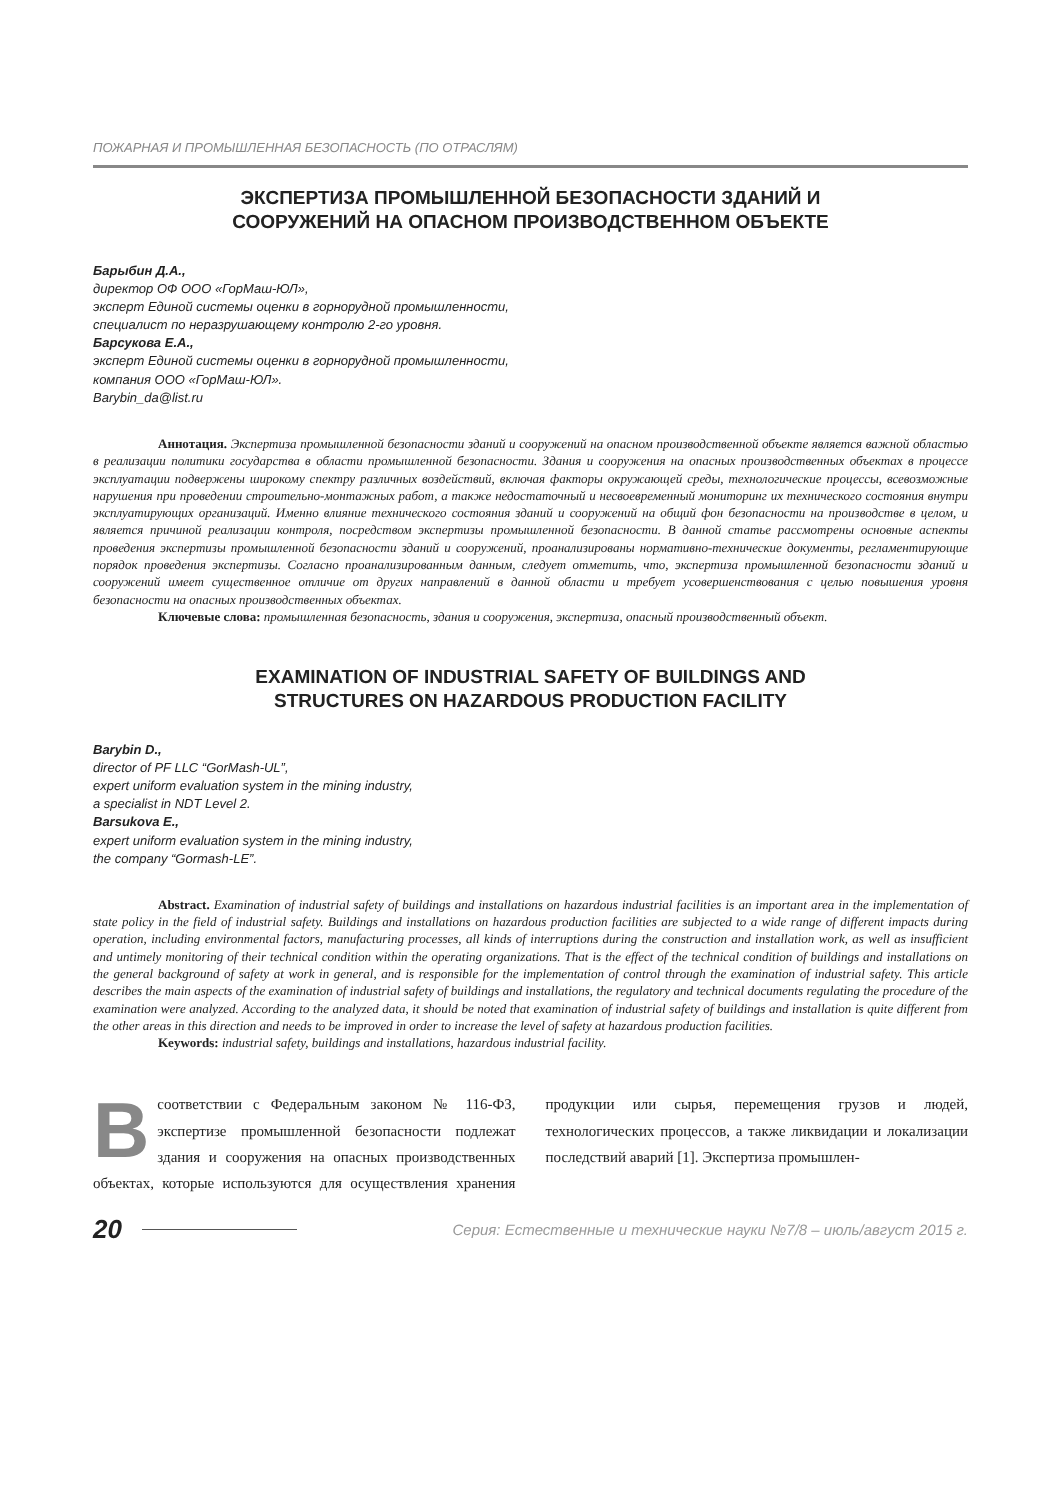ПОЖАРНАЯ И ПРОМЫШЛЕННАЯ БЕЗОПАСНОСТЬ (ПО ОТРАСЛЯМ)
ЭКСПЕРТИЗА ПРОМЫШЛЕННОЙ БЕЗОПАСНОСТИ ЗДАНИЙ И
СООРУЖЕНИЙ НА ОПАСНОМ ПРОИЗВОДСТВЕННОМ ОБЪЕКТЕ
Барыбин Д.А.,
директор ОФ ООО «ГорМаш-ЮЛ»,
эксперт Единой системы оценки в горнорудной промышленности,
специалист по неразрушающему контролю 2-го уровня.
Барсукова Е.А.,
эксперт Единой системы оценки в горнорудной промышленности,
компания ООО «ГорМаш-ЮЛ».
Barybin_da@list.ru
Аннотация. Экспертиза промышленной безопасности зданий и сооружений на опасном производственной объекте является важной областью в реализации политики государства в области промышленной безопасности. Здания и сооружения на опасных производственных объектах в процессе эксплуатации подвержены широкому спектру различных воздействий, включая факторы окружающей среды, технологические процессы, всевозможные нарушения при проведении строительно-монтажных работ, а также недостаточный и несвоевременный мониторинг их технического состояния внутри эксплуатирующих организаций. Именно влияние технического состояния зданий и сооружений на общий фон безопасности на производстве в целом, и является причиной реализации контроля, посредством экспертизы промышленной безопасности. В данной статье рассмотрены основные аспекты проведения экспертизы промышленной безопасности зданий и сооружений, проанализированы нормативно-технические документы, регламентирующие порядок проведения экспертизы. Согласно проанализированным данным, следует отметить, что, экспертиза промышленной безопасности зданий и сооружений имеет существенное отличие от других направлений в данной области и требует усовершенствования с целью повышения уровня безопасности на опасных производственных объектах.
Ключевые слова: промышленная безопасность, здания и сооружения, экспертиза, опасный производственный объект.
EXAMINATION OF INDUSTRIAL SAFETY OF BUILDINGS AND
STRUCTURES ON HAZARDOUS PRODUCTION FACILITY
Barybin D.,
director of PF LLC “GorMash-UL”,
expert uniform evaluation system in the mining industry,
a specialist in NDT Level 2.
Barsukova E.,
expert uniform evaluation system in the mining industry,
the company “Gormash-LE”.
Abstract. Examination of industrial safety of buildings and installations on hazardous industrial facilities is an important area in the implementation of state policy in the field of industrial safety. Buildings and installations on hazardous production facilities are subjected to a wide range of different impacts during operation, including environmental factors, manufacturing processes, all kinds of interruptions during the construction and installation work, as well as insufficient and untimely monitoring of their technical condition within the operating organizations. That is the effect of the technical condition of buildings and installations on the general background of safety at work in general, and is responsible for the implementation of control through the examination of industrial safety. This article describes the main aspects of the examination of industrial safety of buildings and installations, the regulatory and technical documents regulating the procedure of the examination were analyzed. According to the analyzed data, it should be noted that examination of industrial safety of buildings and installation is quite different from the other areas in this direction and needs to be improved in order to increase the level of safety at hazardous production facilities.
Keywords: industrial safety, buildings and installations, hazardous industrial facility.
Всоответствии с Федеральным законом № 116-ФЗ, экспертизе промышленной безопасности подлежат здания и сооружения на опасных производственных объектах, которые используются для осуществления хранения продукции или сырья, перемещения грузов и людей, технологических процессов, а также ликвидации и локализации последствий аварий [1]. Экспертиза промышлен-
20 Серия: Естественные и технические науки №7/8 – июль/август 2015 г.